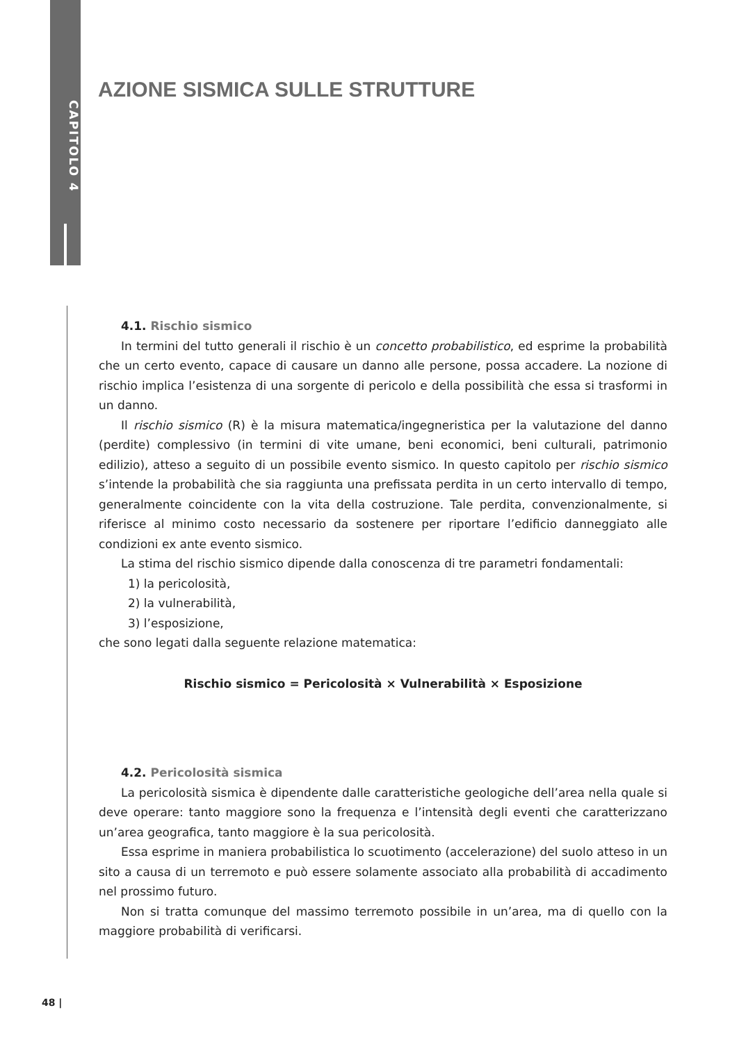CAPITOLO 4
AZIONE SISMICA SULLE STRUTTURE
4.1. Rischio sismico
In termini del tutto generali il rischio è un concetto probabilistico, ed esprime la probabilità che un certo evento, capace di causare un danno alle persone, possa accadere. La nozione di rischio implica l’esistenza di una sorgente di pericolo e della possibilità che essa si trasformi in un danno.
Il rischio sismico (R) è la misura matematica/ingegneristica per la valutazione del danno (perdite) complessivo (in termini di vite umane, beni economici, beni culturali, patrimonio edilizio), atteso a seguito di un possibile evento sismico. In questo capitolo per rischio sismico s’intende la probabilità che sia raggiunta una prefissata perdita in un certo intervallo di tempo, generalmente coincidente con la vita della costruzione. Tale perdita, convenzionalmente, si riferisce al minimo costo necessario da sostenere per riportare l’edificio danneggiato alle condizioni ex ante evento sismico.
La stima del rischio sismico dipende dalla conoscenza di tre parametri fondamentali:
1) la pericolosità,
2) la vulnerabilità,
3) l’esposizione,
che sono legati dalla seguente relazione matematica:
Rischio sismico = Pericolosità × Vulnerabilità × Esposizione
4.2. Pericolosità sismica
La pericolosità sismica è dipendente dalle caratteristiche geologiche dell’area nella quale si deve operare: tanto maggiore sono la frequenza e l’intensità degli eventi che caratterizzano un’area geografica, tanto maggiore è la sua pericolosità.
Essa esprime in maniera probabilistica lo scuotimento (accelerazione) del suolo atteso in un sito a causa di un terremoto e può essere solamente associato alla probabilità di accadimento nel prossimo futuro.
Non si tratta comunque del massimo terremoto possibile in un’area, ma di quello con la maggiore probabilità di verificarsi.
48 |